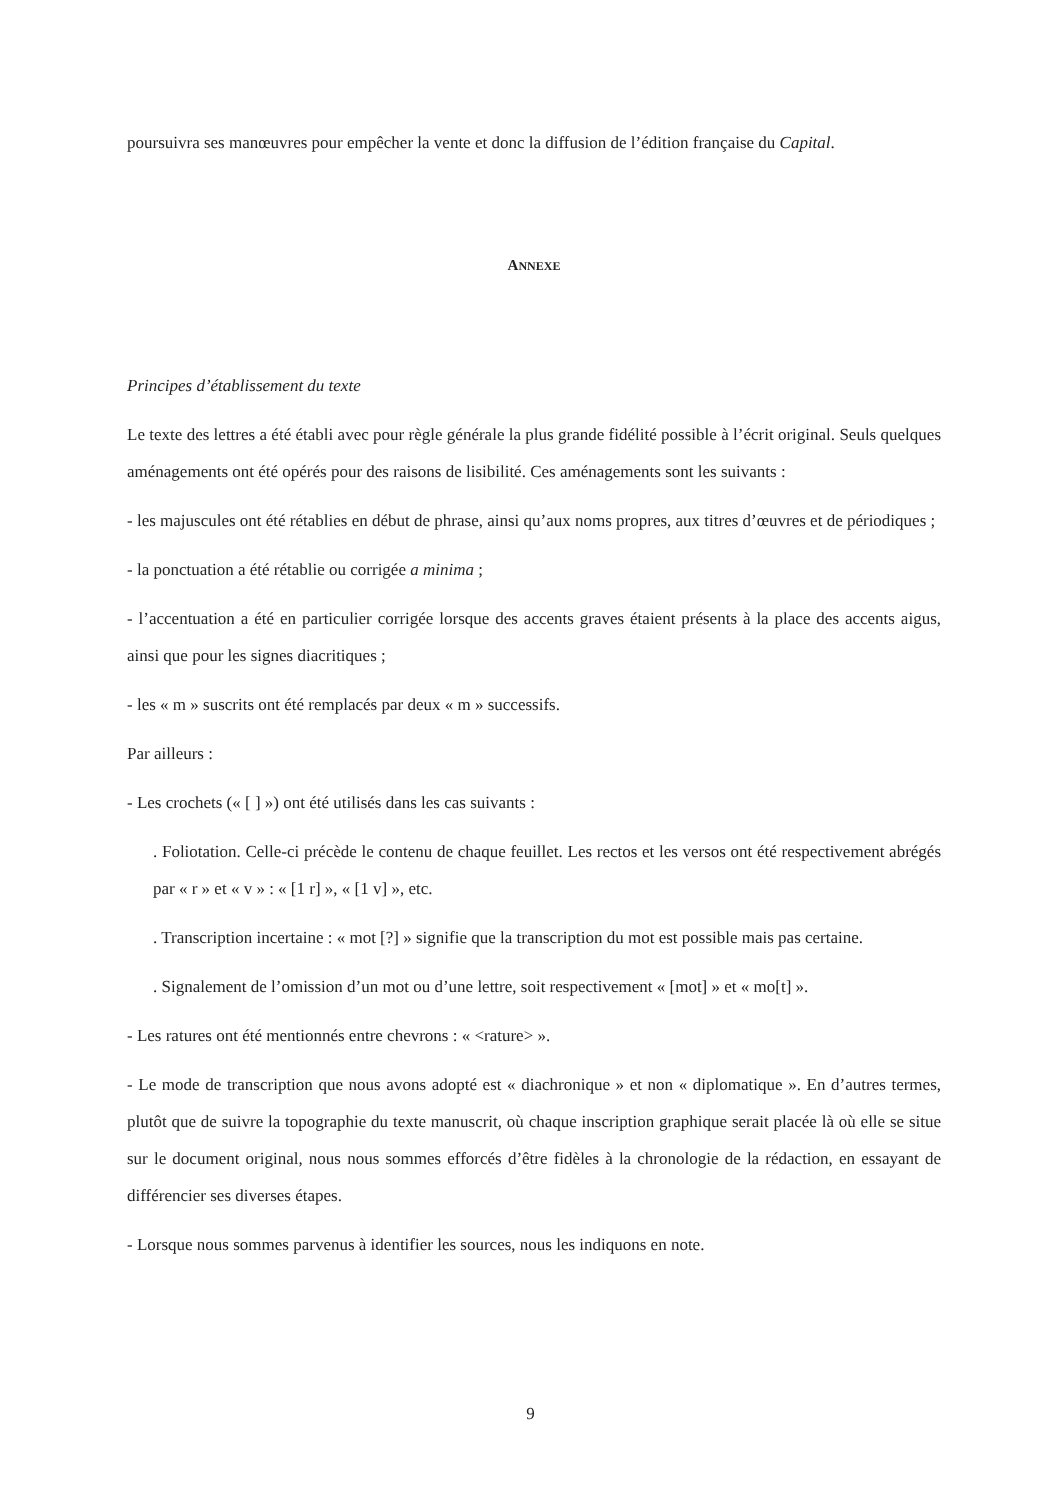poursuivra ses manœuvres pour empêcher la vente et donc la diffusion de l’édition française du Capital.
ANNEXE
Principes d’établissement du texte
Le texte des lettres a été établi avec pour règle générale la plus grande fidélité possible à l’écrit original. Seuls quelques aménagements ont été opérés pour des raisons de lisibilité. Ces aménagements sont les suivants :
- les majuscules ont été rétablies en début de phrase, ainsi qu’aux noms propres, aux titres d’œuvres et de périodiques ;
- la ponctuation a été rétablie ou corrigée a minima ;
- l’accentuation a été en particulier corrigée lorsque des accents graves étaient présents à la place des accents aigus, ainsi que pour les signes diacritiques ;
- les « m » suscrits ont été remplacés par deux « m » successifs.
Par ailleurs :
- Les crochets (« [ ] ») ont été utilisés dans les cas suivants :
. Foliotation. Celle-ci précède le contenu de chaque feuillet. Les rectos et les versos ont été respectivement abrégés par « r » et « v » : « [1 r] », « [1 v] », etc.
. Transcription incertaine : « mot [?] » signifie que la transcription du mot est possible mais pas certaine.
. Signalement de l’omission d’un mot ou d’une lettre, soit respectivement « [mot] » et « mo[t] ».
- Les ratures ont été mentionnés entre chevrons : « <rature> ».
- Le mode de transcription que nous avons adopté est « diachronique » et non « diplomatique ». En d’autres termes, plutôt que de suivre la topographie du texte manuscrit, où chaque inscription graphique serait placée là où elle se situe sur le document original, nous nous sommes efforcés d’être fidèles à la chronologie de la rédaction, en essayant de différencier ses diverses étapes.
- Lorsque nous sommes parvenus à identifier les sources, nous les indiquons en note.
9